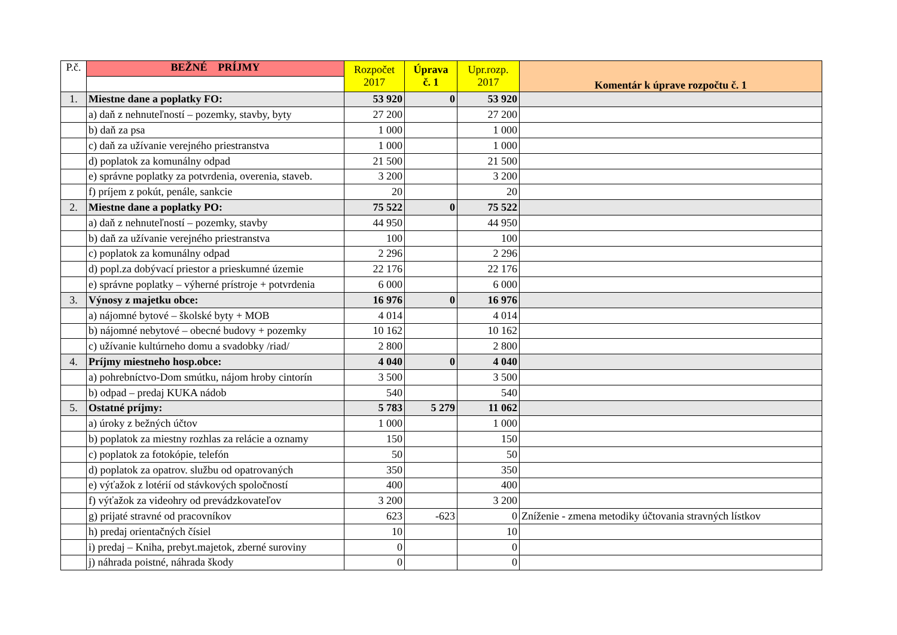| P.č. | BEŽNÉ PRÍJMY | Rozpočet 2017 | Úprava č. 1 | Upr.rozp. 2017 | Komentár k úprave rozpočtu č. 1 |
| --- | --- | --- | --- | --- | --- |
| 1. | Miestne dane a poplatky FO: | 53 920 | 0 | 53 920 | |
| | a) daň z nehnuteľností – pozemky, stavby, byty | 27 200 | | 27 200 | |
| | b) daň za psa | 1 000 | | 1 000 | |
| | c) daň za užívanie verejného priestranstva | 1 000 | | 1 000 | |
| | d) poplatok za komunálny odpad | 21 500 | | 21 500 | |
| | e) správne poplatky za potvrdenia, overenia, staveb. | 3 200 | | 3 200 | |
| | f) príjem z pokút, penále, sankcie | 20 | | 20 | |
| 2. | Miestne dane a poplatky PO: | 75 522 | 0 | 75 522 | |
| | a) daň z nehnuteľností – pozemky, stavby | 44 950 | | 44 950 | |
| | b) daň za užívanie verejného priestranstva | 100 | | 100 | |
| | c) poplatok za komunálny odpad | 2 296 | | 2 296 | |
| | d) popl.za dobývací priestor a prieskumné územie | 22 176 | | 22 176 | |
| | e) správne poplatky – výherné prístroje + potvrdenia | 6 000 | | 6 000 | |
| 3. | Výnosy z majetku obce: | 16 976 | 0 | 16 976 | |
| | a) nájomné bytové – školské byty + MOB | 4 014 | | 4 014 | |
| | b) nájomné nebytové – obecné budovy + pozemky | 10 162 | | 10 162 | |
| | c) užívanie kultúrneho domu a svadobky /riad/ | 2 800 | | 2 800 | |
| 4. | Príjmy miestneho hosp.obce: | 4 040 | 0 | 4 040 | |
| | a) pohrebníctvo-Dom smútku, nájom hroby cintorín | 3 500 | | 3 500 | |
| | b) odpad – predaj KUKA nádob | 540 | | 540 | |
| 5. | Ostatné príjmy: | 5 783 | 5 279 | 11 062 | |
| | a) úroky z bežných účtov | 1 000 | | 1 000 | |
| | b) poplatok za miestny rozhlas za relácie a oznamy | 150 | | 150 | |
| | c) poplatok za fotokópie, telefón | 50 | | 50 | |
| | d) poplatok za opatrov. službu od opatrovaných | 350 | | 350 | |
| | e) výťažok z lotérií od stávkových spoločností | 400 | | 400 | |
| | f) výťažok za videohry od prevádzkovateľov | 3 200 | | 3 200 | |
| | g) prijaté stravné od pracovníkov | 623 | -623 | 0 | Zníženie - zmena metodiky účtovania stravných lístkov |
| | h) predaj orientačných čísiel | 10 | | 10 | |
| | i) predaj – Kniha, prebyt.majetok, zberné suroviny | 0 | | 0 | |
| | j) náhrada poistné, náhrada škody | 0 | | 0 | |